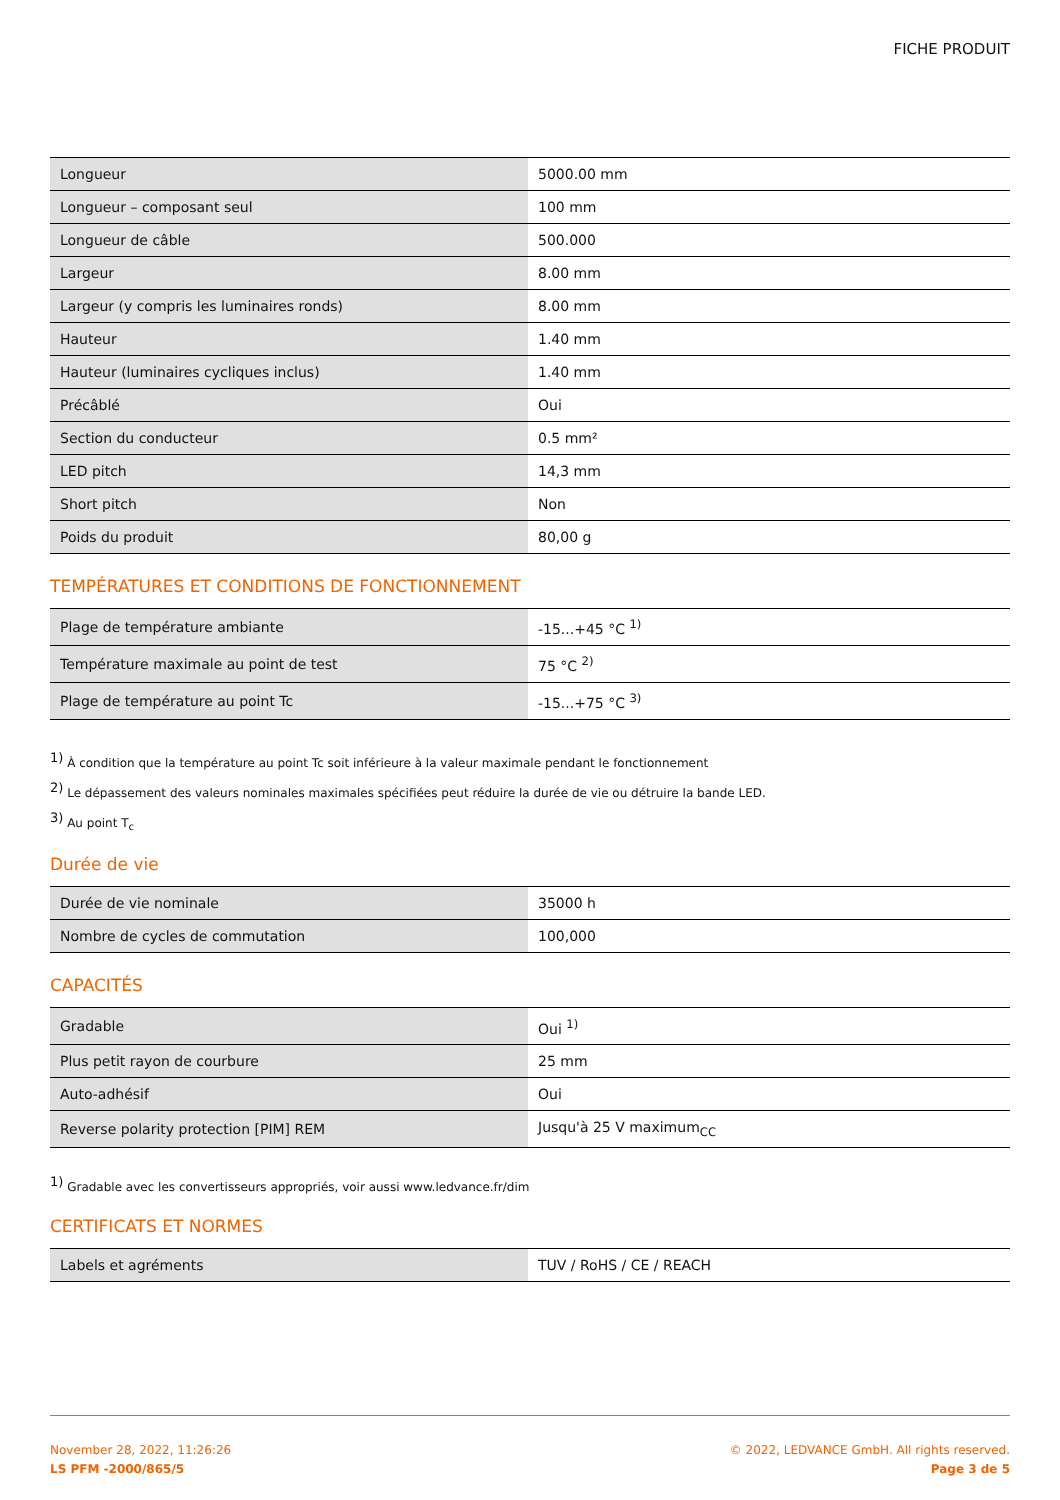FICHE PRODUIT
| Longueur | 5000.00 mm |
| Longueur – composant seul | 100 mm |
| Longueur de câble | 500.000 |
| Largeur | 8.00 mm |
| Largeur (y compris les luminaires ronds) | 8.00 mm |
| Hauteur | 1.40 mm |
| Hauteur (luminaires cycliques inclus) | 1.40 mm |
| Précâblé | Oui |
| Section du conducteur | 0.5 mm² |
| LED pitch | 14,3 mm |
| Short pitch | Non |
| Poids du produit | 80,00 g |
TEMPÉRATURES ET CONDITIONS DE FONCTIONNEMENT
| Plage de température ambiante | -15...+45 °C <sup>1)</sup> |
| Température maximale au point de test | 75 °C <sup>2)</sup> |
| Plage de température au point Tc | -15...+75 °C <sup>3)</sup> |
<sup>1)</sup> À condition que la température au point Tc soit inférieure à la valeur maximale pendant le fonctionnement
<sup>2)</sup> Le dépassement des valeurs nominales maximales spécifiées peut réduire la durée de vie ou détruire la bande LED.
<sup>3)</sup> Au point T<sub>c</sub>
Durée de vie
| Durée de vie nominale | 35000 h |
| Nombre de cycles de commutation | 100,000 |
CAPACITÉS
| Gradable | Oui <sup>1)</sup> |
| Plus petit rayon de courbure | 25 mm |
| Auto-adhésif | Oui |
| Reverse polarity protection [PIM] REM | Jusqu'à 25 V maximum<sub>CC</sub> |
<sup>1)</sup> Gradable avec les convertisseurs appropriés, voir aussi www.ledvance.fr/dim
CERTIFICATS ET NORMES
| Labels et agréments | TUV / RoHS / CE / REACH |
November 28, 2022, 11:26:26
LS PFM -2000/865/5
© 2022, LEDVANCE GmbH. All rights reserved.
Page 3 de 5